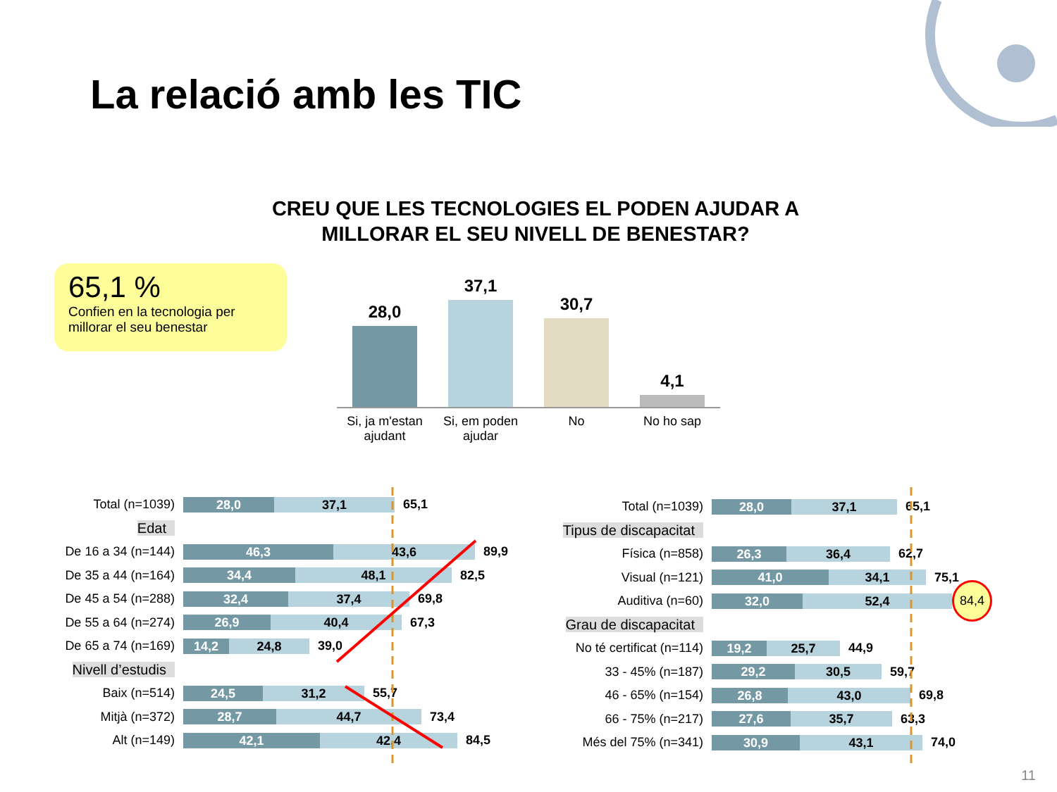La relació amb les TIC
CREU QUE LES TECNOLOGIES EL PODEN AJUDAR A MILLORAR EL SEU NIVELL DE BENESTAR?
65,1 %
Confien en la tecnologia per millorar el seu benestar
28,0
37,1
30,7
4,1
Si, ja m'estan ajudant
Si, em poden ajudar
No No ho sap
Total (n=1039)
28,0 37,1
65,1
Edat
De 16 a 34 (n=144)
46,3 43,6
89,9
De 35 a 44 (n=164)
34,4 48,1
82,5
De 45 a 54 (n=288)
32,4 37,4
69,8
De 55 a 64 (n=274)
26,9 40,4
67,3
De 65 a 74 (n=169)
14,2 24,8
39,0
Nivell d’estudis
Baix (n=514)
24,5 31,2
55,7
Mitjà (n=372)
28,7 44,7
73,4
Alt (n=149)
42,1 42,4
84,5
Total (n=1039)
28,0 37,1
65,1
Tipus de discapacitat
Física (n=858)
26,3 36,4
62,7
Visual (n=121)
41,0 34,1
75,1
Auditiva (n=60)
32,0 52,4
84,4
Grau de discapacitat
No té certificat (n=114)
19,2 25,7
44,9
33 - 45% (n=187)
29,2 30,5
59,7
46 - 65% (n=154)
26,8 43,0
69,8
66 - 75% (n=217)
27,6 35,7
63,3
Més del 75% (n=341)
30,9 43,1
74,0
11